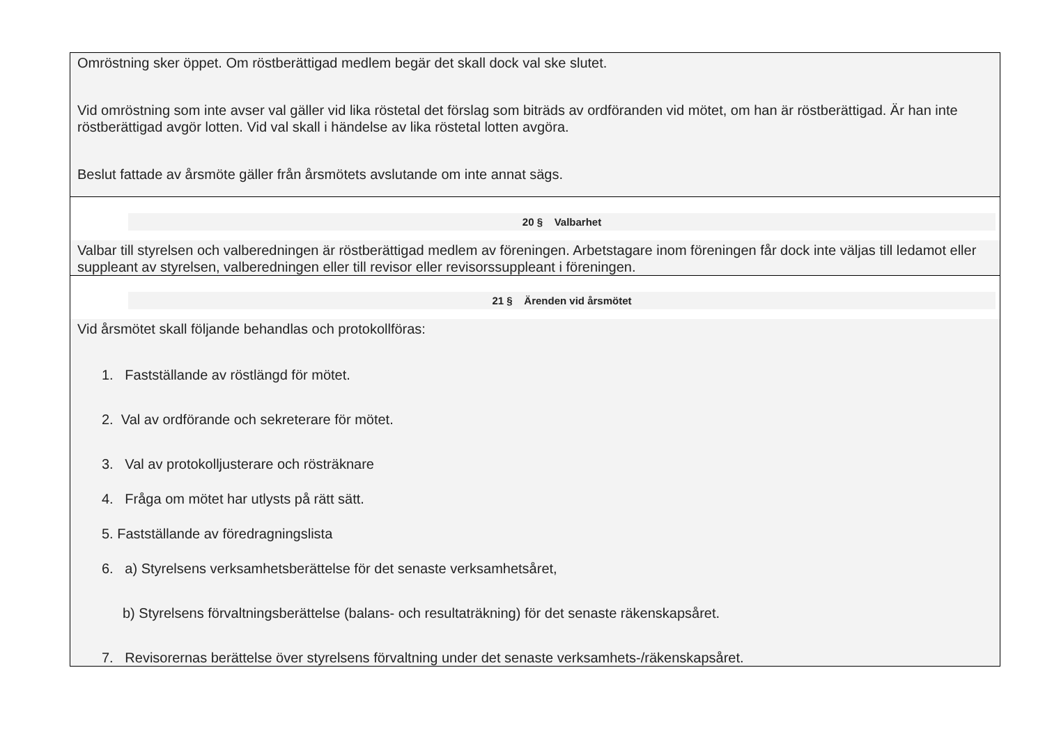Omröstning sker öppet. Om röstberättigad medlem begär det skall dock val ske slutet.
Vid omröstning som inte avser val gäller vid lika röstetal det förslag som biträds av ordföranden vid mötet, om han är röstberättigad. Är han inte röstberättigad avgör lotten. Vid val skall i händelse av lika röstetal lotten avgöra.
Beslut fattade av årsmöte gäller från årsmötets avslutande om inte annat sägs.
20 § Valbarhet
Valbar till styrelsen och valberedningen är röstberättigad medlem av föreningen. Arbetstagare inom föreningen får dock inte väljas till ledamot eller suppleant av styrelsen, valberedningen eller till revisor eller revisorssuppleant i föreningen.
21 § Ärenden vid årsmötet
Vid årsmötet skall följande behandlas och protokollföras:
1. Fastställande av röstlängd för mötet.
2. Val av ordförande och sekreterare för mötet.
3. Val av protokolljusterare och rösträknare
4. Fråga om mötet har utlysts på rätt sätt.
5. Fastställande av föredragningslista
6. a) Styrelsens verksamhetsberättelse för det senaste verksamhetsåret,
b) Styrelsens förvaltningsberättelse (balans- och resultaträkning) för det senaste räkenskapsåret.
7. Revisorernas berättelse över styrelsens förvaltning under det senaste verksamhets-/räkenskapsåret.